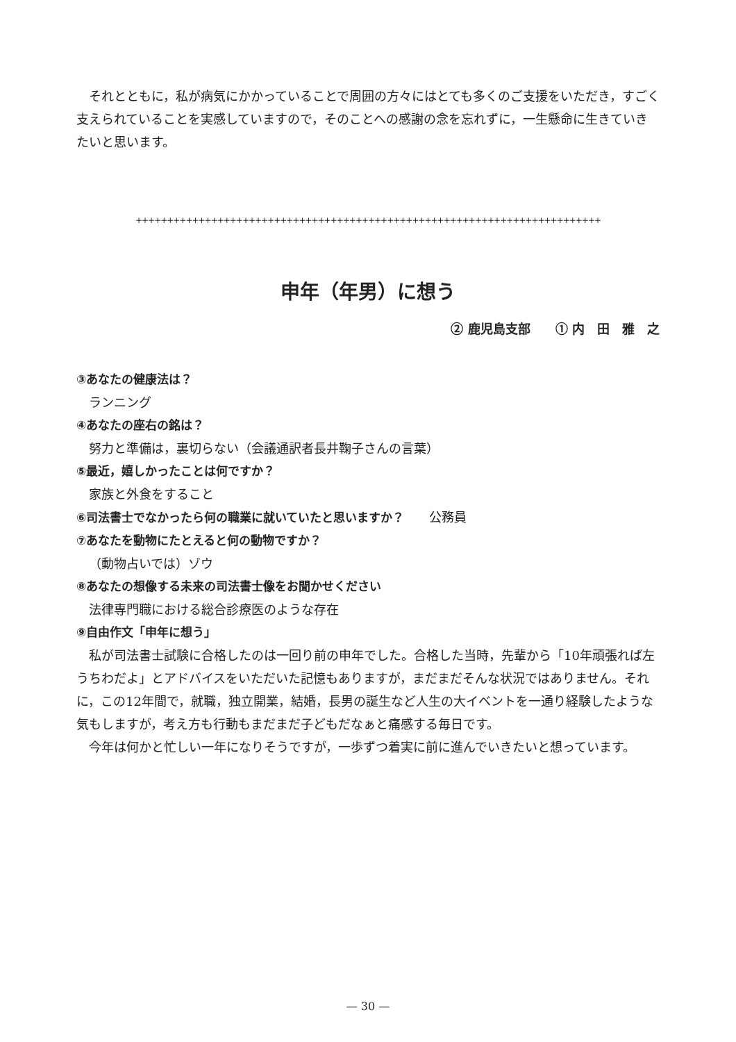それとともに，私が病気にかかっていることで周囲の方々にはとても多くのご支援をいただき，すごく支えられていることを実感していますので，そのことへの感謝の念を忘れずに，一生懸命に生きていきたいと思います。
++++++++++++++++++++++++++++++++++++++++++++++++++++++++++++++++++++++++++
申年（年男）に想う
② 鹿児島支部　　① 内　田　雅　之
③あなたの健康法は？
ランニング
④あなたの座右の銘は？
努力と準備は，裏切らない（会議通訳者長井鞠子さんの言葉）
⑤最近，嬉しかったことは何ですか？
家族と外食をすること
⑥司法書士でなかったら何の職業に就いていたと思いますか？　　公務員
⑦あなたを動物にたとえると何の動物ですか？
（動物占いでは）ゾウ
⑧あなたの想像する未来の司法書士像をお聞かせください
法律専門職における総合診療医のような存在
⑨自由作文「申年に想う」
私が司法書士試験に合格したのは一回り前の申年でした。合格した当時，先輩から「10年頑張れば左うちわだよ」とアドバイスをいただいた記憶もありますが，まだまだそんな状況ではありません。それに，この12年間で，就職，独立開業，結婚，長男の誕生など人生の大イベントを一通り経験したような気もしますが，考え方も行動もまだまだ子どもだなぁと痛感する毎日です。
今年は何かと忙しい一年になりそうですが，一歩ずつ着実に前に進んでいきたいと想っています。
— 30 —